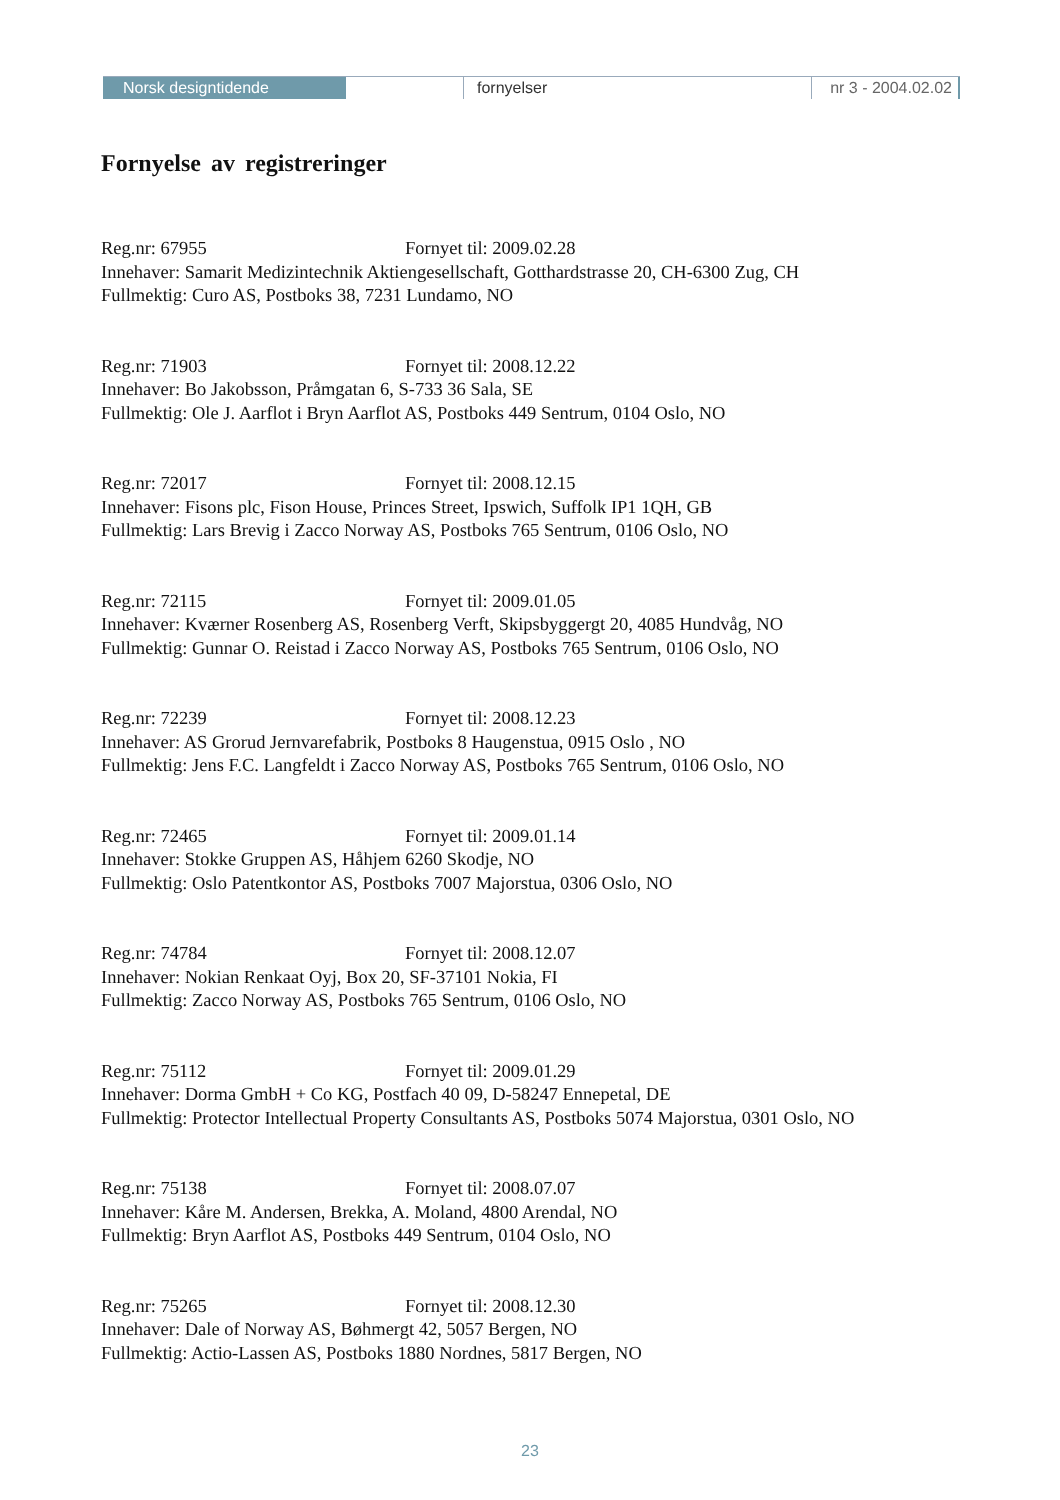Norsk designtidende fornyelser nr 3 - 2004.02.02
Fornyelse av registreringer
Reg.nr: 67955 Fornyet til: 2009.02.28
Innehaver: Samarit Medizintechnik Aktiengesellschaft, Gotthardstrasse 20, CH-6300 Zug, CH
Fullmektig: Curo AS, Postboks 38, 7231 Lundamo, NO
Reg.nr: 71903 Fornyet til: 2008.12.22
Innehaver: Bo Jakobsson, Pråmgatan 6, S-733 36 Sala, SE
Fullmektig: Ole J. Aarflot i Bryn Aarflot AS, Postboks 449 Sentrum, 0104 Oslo, NO
Reg.nr: 72017 Fornyet til: 2008.12.15
Innehaver: Fisons plc, Fison House, Princes Street, Ipswich, Suffolk IP1 1QH, GB
Fullmektig: Lars Brevig i Zacco Norway AS, Postboks 765 Sentrum, 0106 Oslo, NO
Reg.nr: 72115 Fornyet til: 2009.01.05
Innehaver: Kværner Rosenberg AS, Rosenberg Verft, Skipsbyggergt 20, 4085 Hundvåg, NO
Fullmektig: Gunnar O. Reistad i Zacco Norway AS, Postboks 765 Sentrum, 0106 Oslo, NO
Reg.nr: 72239 Fornyet til: 2008.12.23
Innehaver: AS Grorud Jernvarefabrik, Postboks 8 Haugenstua, 0915 Oslo , NO
Fullmektig: Jens F.C. Langfeldt i Zacco Norway AS, Postboks 765 Sentrum, 0106 Oslo, NO
Reg.nr: 72465 Fornyet til: 2009.01.14
Innehaver: Stokke Gruppen AS, Håhjem 6260 Skodje, NO
Fullmektig: Oslo Patentkontor AS, Postboks 7007 Majorstua, 0306 Oslo, NO
Reg.nr: 74784 Fornyet til: 2008.12.07
Innehaver: Nokian Renkaat Oyj, Box 20, SF-37101 Nokia, FI
Fullmektig: Zacco Norway AS, Postboks 765 Sentrum, 0106 Oslo, NO
Reg.nr: 75112 Fornyet til: 2009.01.29
Innehaver: Dorma GmbH + Co KG, Postfach 40 09, D-58247 Ennepetal, DE
Fullmektig: Protector Intellectual Property Consultants AS, Postboks 5074 Majorstua, 0301 Oslo, NO
Reg.nr: 75138 Fornyet til: 2008.07.07
Innehaver: Kåre M. Andersen, Brekka, A. Moland, 4800 Arendal, NO
Fullmektig: Bryn Aarflot AS, Postboks 449 Sentrum, 0104 Oslo, NO
Reg.nr: 75265 Fornyet til: 2008.12.30
Innehaver: Dale of Norway AS, Bøhmergt 42, 5057 Bergen, NO
Fullmektig: Actio-Lassen AS, Postboks 1880 Nordnes, 5817 Bergen, NO
23